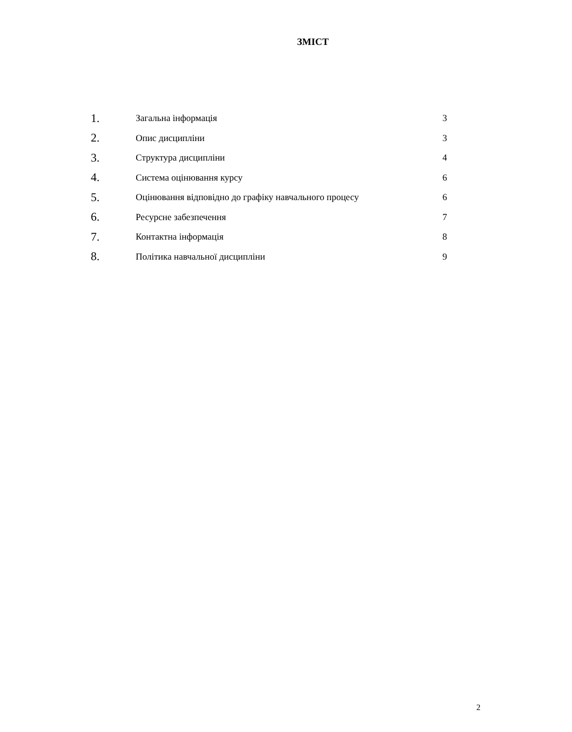ЗМІСТ
1. Загальна інформація 3
2. Опис дисципліни 3
3. Структура дисципліни 4
4. Система оцінювання курсу 6
5. Оцінювання відповідно до графіку навчального процесу 6
6. Ресурсне забезпечення 7
7. Контактна інформація 8
8. Політика навчальної дисципліни 9
2